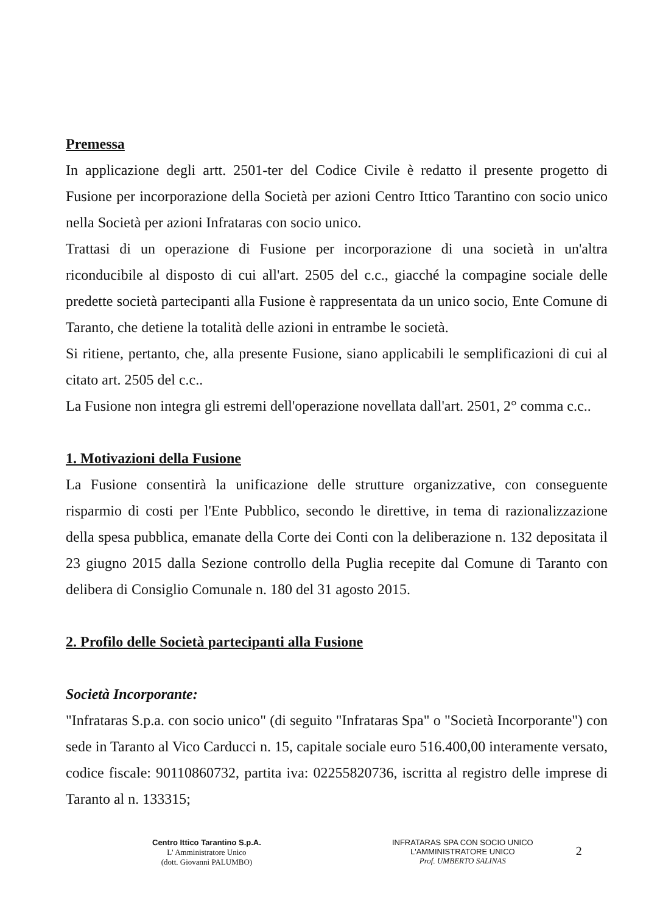Premessa
In applicazione degli artt. 2501-ter del Codice Civile è redatto il presente progetto di Fusione per incorporazione della Società per azioni Centro Ittico Tarantino con socio unico nella Società per azioni Infrataras con socio unico.
Trattasi di un operazione di Fusione per incorporazione di una società in un'altra riconducibile al disposto di cui all'art. 2505 del c.c., giacché la compagine sociale delle predette società partecipanti alla Fusione è rappresentata da un unico socio, Ente Comune di Taranto, che detiene la totalità delle azioni in entrambe le società.
Si ritiene, pertanto, che, alla presente Fusione, siano applicabili le semplificazioni di cui al citato art. 2505 del c.c..
La Fusione non integra gli estremi dell'operazione novellata dall'art. 2501, 2° comma c.c..
1. Motivazioni della Fusione
La Fusione consentirà la unificazione delle strutture organizzative, con conseguente risparmio di costi per l'Ente Pubblico, secondo le direttive, in tema di razionalizzazione della spesa pubblica, emanate della Corte dei Conti con la deliberazione n. 132 depositata il 23 giugno 2015 dalla Sezione controllo della Puglia recepite dal Comune di Taranto con delibera di Consiglio Comunale n. 180 del 31 agosto 2015.
2. Profilo delle Società partecipanti alla Fusione
Società Incorporante:
"Infrataras S.p.a. con socio unico" (di seguito "Infrataras Spa" o "Società Incorporante") con sede in Taranto al Vico Carducci n. 15, capitale sociale euro 516.400,00 interamente versato, codice fiscale: 90110860732, partita iva: 02255820736, iscritta al registro delle imprese di Taranto al n. 133315;
Centro Ittico Tarantino S.p.A.
L' Amministratore Unico
(dott. Giovanni PALUMBO)
INFRATARAS SPA CON SOCIO UNICO
L'AMMINISTRATORE UNICO
Prof. UMBERTO SALINAS
2